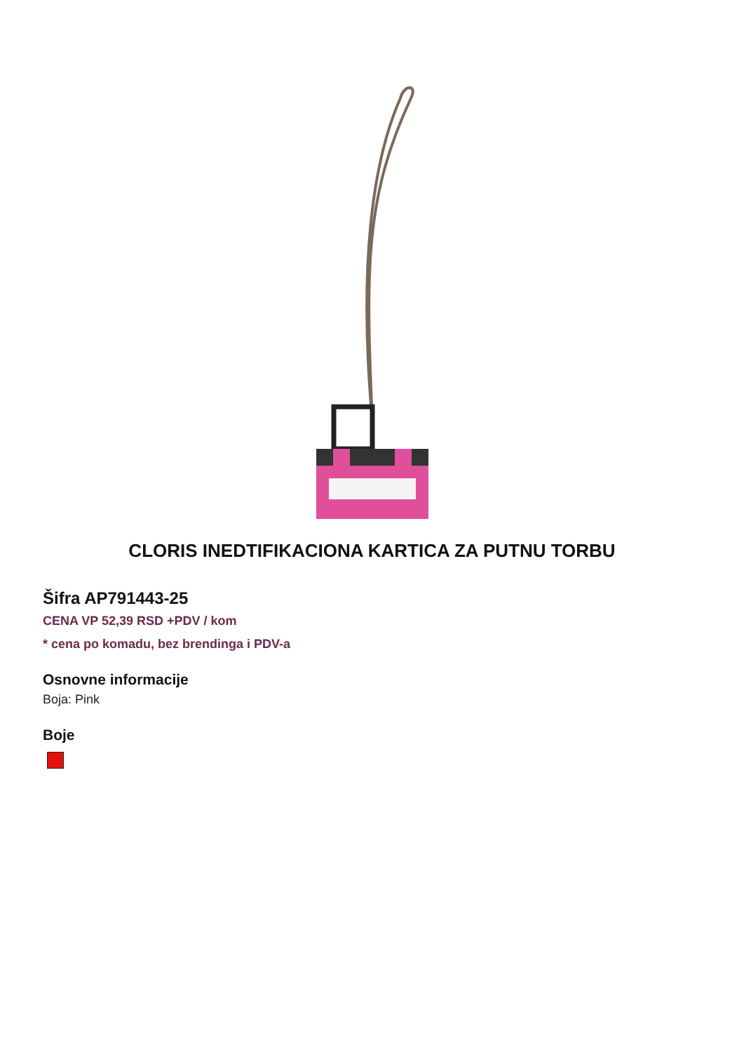CLORIS INEDTIFIKACIONA KARTICA ZA PUTNU TORBU
Šifra AP791443-25
CENA VP 52,39 RSD +PDV / kom
* cena po komadu, bez brendinga i PDV-a
Osnovne informacije
Boja: Pink
Boje